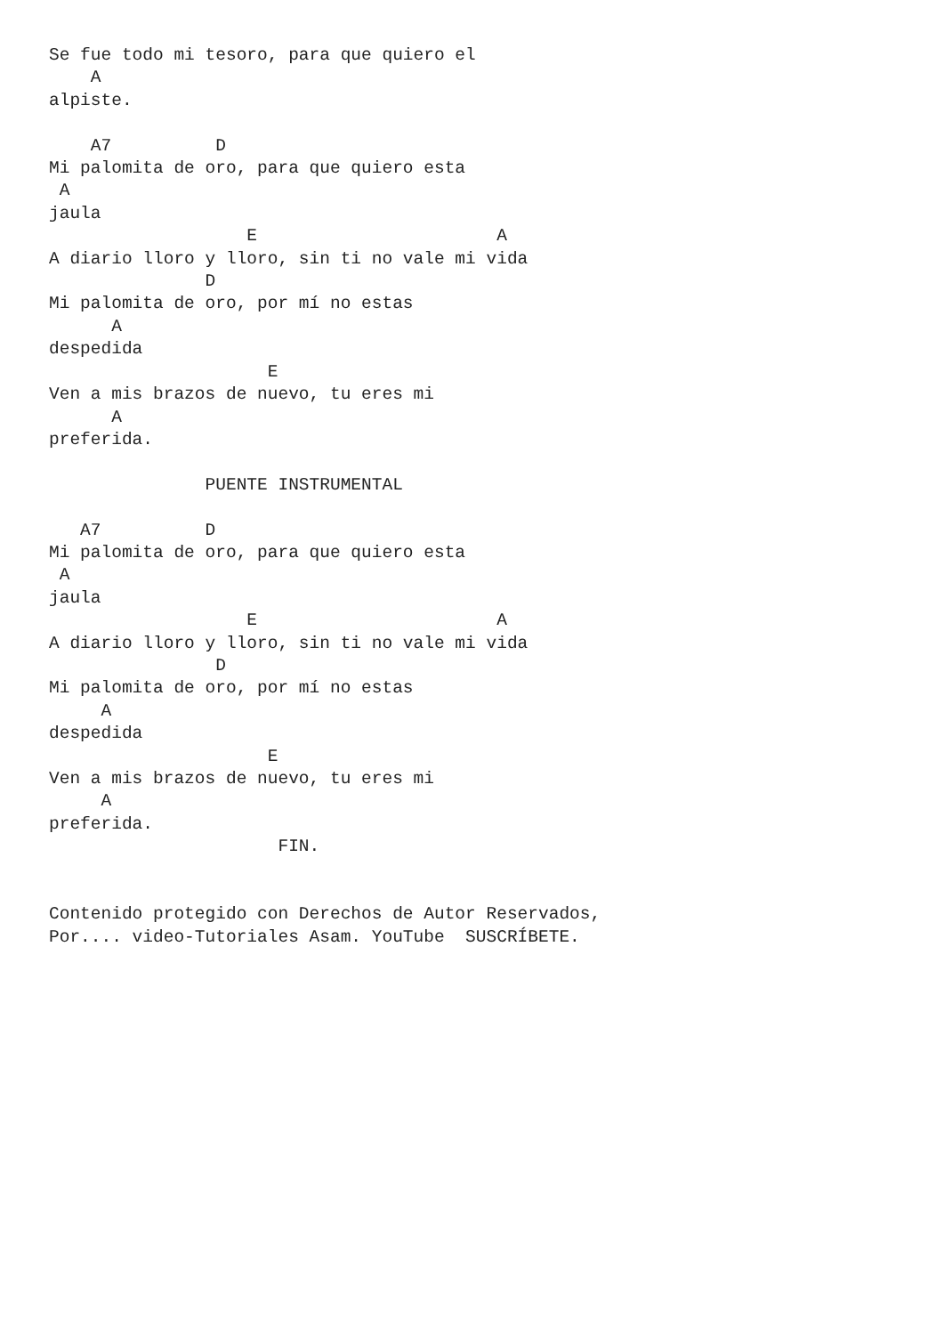Se fue todo mi tesoro, para que quiero el
    A
alpiste.

    A7          D
Mi palomita de oro, para que quiero esta
 A
jaula
                   E                       A
A diario lloro y lloro, sin ti no vale mi vida
               D
Mi palomita de oro, por mí no estas
      A
despedida
                     E
Ven a mis brazos de nuevo, tu eres mi
      A
preferida.

               PUENTE INSTRUMENTAL

   A7          D
Mi palomita de oro, para que quiero esta
 A
jaula
                   E                       A
A diario lloro y lloro, sin ti no vale mi vida
                D
Mi palomita de oro, por mí no estas
     A
despedida
                     E
Ven a mis brazos de nuevo, tu eres mi
     A
preferida.
                      FIN.


Contenido protegido con Derechos de Autor Reservados,
Por.... video-Tutoriales Asam. YouTube  SUSCRÍBETE.